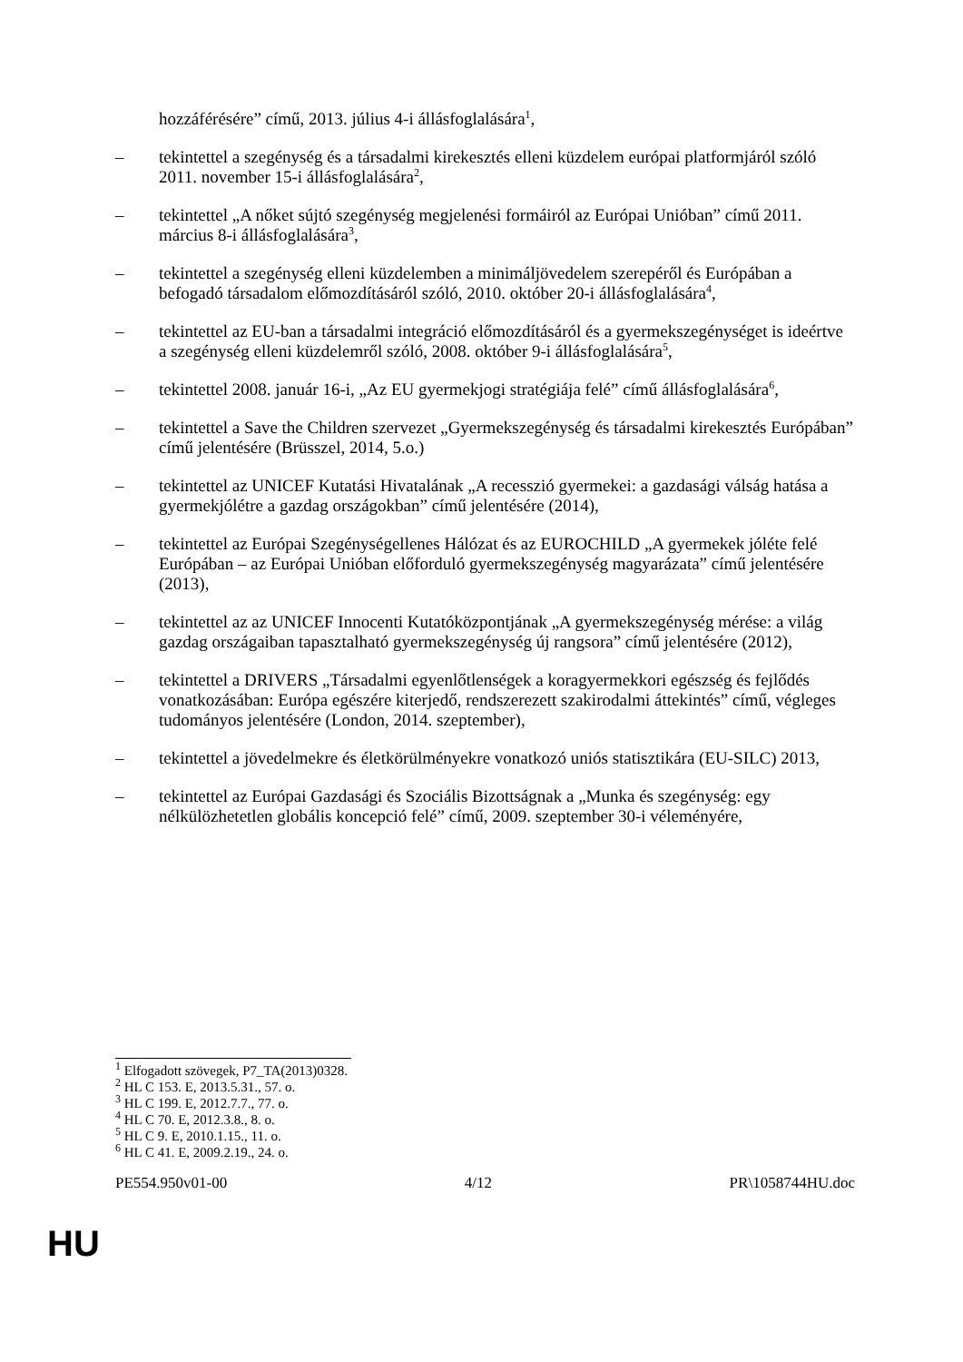hozzáférésére” című, 2013. július 4-i állásfoglalására<sup>1</sup>,
– tekintettel a szegénység és a társadalmi kirekesztés elleni küzdelem európai platformjáról szóló 2011. november 15-i állásfoglalására<sup>2</sup>,
– tekintettel „A nőket sújtó szegénység megjelenési formáiról az Európai Unióban” című 2011. március 8-i állásfoglalására<sup>3</sup>,
– tekintettel a szegénység elleni küzdelemben a minimáljövedelem szerepéről és Európában a befogadó társadalom előmozdításáról szóló, 2010. október 20-i állásfoglalására<sup>4</sup>,
– tekintettel az EU-ban a társadalmi integráció előmozdításáról és a gyermekszegénységet is ideértve a szegénység elleni küzdelemről szóló, 2008. október 9-i állásfoglalására<sup>5</sup>,
– tekintettel 2008. január 16-i, „Az EU gyermekjogi stratégiája felé” című állásfoglalására<sup>6</sup>,
– tekintettel a Save the Children szervezet „Gyermekszegénység és társadalmi kirekesztés Európában” című jelentésére (Brüsszel, 2014, 5.o.)
– tekintettel az UNICEF Kutatási Hivatalának „A recesszió gyermekei: a gazdasági válság hatása a gyermekjólétre a gazdag országokban” című jelentésére (2014),
– tekintettel az Európai Szegénységellenes Hálózat és az EUROCHILD „A gyermekek jóléte felé Európában – az Európai Unióban előforduló gyermekszegénység magyarázata” című jelentésére (2013),
– tekintettel az az UNICEF Innocenti Kutatóközpontjának „A gyermekszegénység mérése: a világ gazdag országaiban tapasztalható gyermekszegénység új rangsora” című jelentésére (2012),
– tekintettel a DRIVERS „Társadalmi egyenlőtlenségek a koragyermekkori egészség és fejlődés vonatkozásában: Európa egészére kiterjedő, rendszerezett szakirodalmi áttekintés” című, végleges tudományos jelentésére (London, 2014. szeptember),
– tekintettel a jövedelmekre és életkörülményekre vonatkozó uniós statisztikára (EU-SILC) 2013,
– tekintettel az Európai Gazdasági és Szociális Bizottságnak a „Munka és szegénység: egy nélkülözhetetlen globális koncepció felé” című, 2009. szeptember 30-i véleményére,
<sup>1</sup> Elfogadott szövegek, P7_TA(2013)0328.
<sup>2</sup> HL C 153. E, 2013.5.31., 57. o.
<sup>3</sup> HL C 199. E, 2012.7.7., 77. o.
<sup>4</sup> HL C 70. E, 2012.3.8., 8. o.
<sup>5</sup> HL C 9. E, 2010.1.15., 11. o.
<sup>6</sup> HL C 41. E, 2009.2.19., 24. o.
PE554.950v01-00 4/12 PR\1058744HU.doc
HU